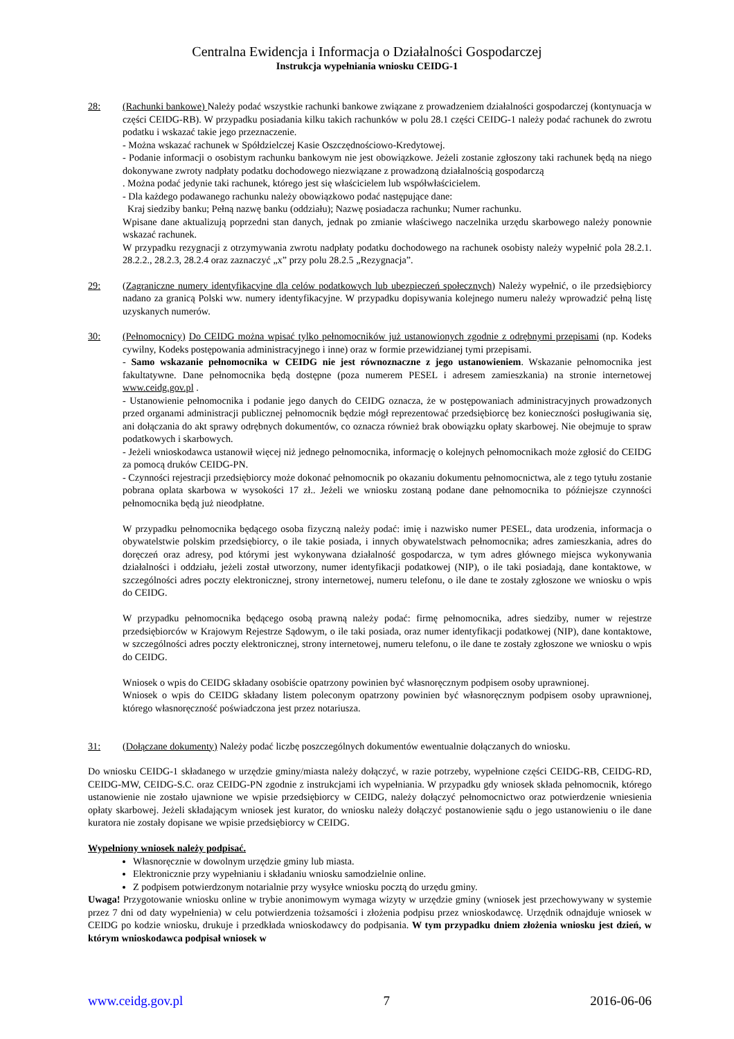Centralna Ewidencja i Informacja o Działalności Gospodarczej
Instrukcja wypełniania wniosku CEIDG-1
28: (Rachunki bankowe) Należy podać wszystkie rachunki bankowe związane z prowadzeniem działalności gospodarczej (kontynuacja w części CEIDG-RB). W przypadku posiadania kilku takich rachunków w polu 28.1 części CEIDG-1 należy podać rachunek do zwrotu podatku i wskazać takie jego przeznaczenie.
- Można wskazać rachunek w Spółdzielczej Kasie Oszczędnościowo-Kredytowej.
- Podanie informacji o osobistym rachunku bankowym nie jest obowiązkowe. Jeżeli zostanie zgłoszony taki rachunek będą na niego dokonywane zwroty nadpłaty podatku dochodowego niezwiązane z prowadzoną działalnością gospodarczą
. Można podać jedynie taki rachunek, którego jest się właścicielem lub współwłaścicielem.
- Dla każdego podawanego rachunku należy obowiązkowo podać następujące dane:
Kraj siedziby banku; Pełną nazwę banku (oddziału); Nazwę posiadacza rachunku; Numer rachunku.
Wpisane dane aktualizują poprzedni stan danych, jednak po zmianie właściwego naczelnika urzędu skarbowego należy ponownie wskazać rachunek.
W przypadku rezygnacji z otrzymywania zwrotu nadpłaty podatku dochodowego na rachunek osobisty należy wypełnić pola 28.2.1. 28.2.2., 28.2.3, 28.2.4 oraz zaznaczyć „x” przy polu 28.2.5 „Rezygnacja”.
29: (Zagraniczne numery identyfikacyjne dla celów podatkowych lub ubezpieczeń społecznych) Należy wypełnić, o ile przedsiębiorcy nadano za granicą Polski ww. numery identyfikacyjne. W przypadku dopisywania kolejnego numeru należy wprowadzić pełną listę uzyskanych numerów.
30: (Pełnomocnicy) Do CEIDG można wpisać tylko pełnomocników już ustanowionych zgodnie z odrębnymi przepisami (np. Kodeks cywilny, Kodeks postępowania administracyjnego i inne) oraz w formie przewidzianej tymi przepisami.
- Samo wskazanie pełnomocnika w CEIDG nie jest równoznaczne z jego ustanowieniem. Wskazanie pełnomocnika jest fakultatywne. Dane pełnomocnika będą dostępne (poza numerem PESEL i adresem zamieszkania) na stronie internetowej www.ceidg.gov.pl .
- Ustanowienie pełnomocnika i podanie jego danych do CEIDG oznacza, że w postępowaniach administracyjnych prowadzonych przed organami administracji publicznej pełnomocnik będzie mógł reprezentować przedsiębiorcę bez konieczności posługiwania się, ani dołączania do akt sprawy odrębnych dokumentów, co oznacza również brak obowiązku opłaty skarbowej. Nie obejmuje to spraw podatkowych i skarbowych.
- Jeżeli wnioskodawca ustanowił więcej niż jednego pełnomocnika, informację o kolejnych pełnomocnikach może zgłosić do CEIDG za pomocą druków CEIDG-PN.
- Czynności rejestracji przedsiębiorcy może dokonać pełnomocnik po okazaniu dokumentu pełnomocnictwa, ale z tego tytułu zostanie pobrana oplata skarbowa w wysokości 17 zł.. Jeżeli we wniosku zostaną podane dane pełnomocnika to późniejsze czynności pełnomocnika będą już nieodpłatne.
W przypadku pełnomocnika będącego osoba fizyczną należy podać: imię i nazwisko numer PESEL, data urodzenia, informacja o obywatelstwie polskim przedsiębiorcy, o ile takie posiada, i innych obywatelstwach pełnomocnika; adres zamieszkania, adres do doręczeń oraz adresy, pod którymi jest wykonywana działalność gospodarcza, w tym adres głównego miejsca wykonywania działalności i oddziału, jeżeli został utworzony, numer identyfikacji podatkowej (NIP), o ile taki posiadają, dane kontaktowe, w szczególności adres poczty elektronicznej, strony internetowej, numeru telefonu, o ile dane te zostały zgłoszone we wniosku o wpis do CEIDG.
W przypadku pełnomocnika będącego osobą prawną należy podać: firmę pełnomocnika, adres siedziby, numer w rejestrze przedsiębiorców w Krajowym Rejestrze Sądowym, o ile taki posiada, oraz numer identyfikacji podatkowej (NIP), dane kontaktowe, w szczególności adres poczty elektronicznej, strony internetowej, numeru telefonu, o ile dane te zostały zgłoszone we wniosku o wpis do CEIDG.
Wniosek o wpis do CEIDG składany osobiście opatrzony powinien być własnoręcznym podpisem osoby uprawnionej.
Wniosek o wpis do CEIDG składany listem poleconym opatrzony powinien być własnoręcznym podpisem osoby uprawnionej, którego własnoręczność poświadczona jest przez notariusza.
31: (Dołączane dokumenty) Należy podać liczbę poszczególnych dokumentów ewentualnie dołączanych do wniosku.
Do wniosku CEIDG-1 składanego w urzędzie gminy/miasta należy dołączyć, w razie potrzeby, wypełnione części CEIDG-RB, CEIDG-RD, CEIDG-MW, CEIDG-S.C. oraz CEIDG-PN zgodnie z instrukcjami ich wypełniania. W przypadku gdy wniosek składa pełnomocnik, którego ustanowienie nie zostało ujawnione we wpisie przedsiębiorcy w CEIDG, należy dołączyć pełnomocnictwo oraz potwierdzenie wniesienia opłaty skarbowej. Jeżeli składającym wniosek jest kurator, do wniosku należy dołączyć postanowienie sądu o jego ustanowieniu o ile dane kuratora nie zostały dopisane we wpisie przedsiębiorcy w CEIDG.
Wypełniony wniosek należy podpisać.
Własnoręcznie w dowolnym urzędzie gminy lub miasta.
Elektronicznie przy wypełnianiu i składaniu wniosku samodzielnie online.
Z podpisem potwierdzonym notarialnie przy wysyłce wniosku pocztą do urzędu gminy.
Uwaga! Przygotowanie wniosku online w trybie anonimowym wymaga wizyty w urzędzie gminy (wniosek jest przechowywany w systemie przez 7 dni od daty wypełnienia) w celu potwierdzenia tożsamości i złożenia podpisu przez wnioskodawcę. Urzędnik odnajduje wniosek w CEIDG po kodzie wniosku, drukuje i przedkłada wnioskodawcy do podpisania. W tym przypadku dniem złożenia wniosku jest dzień, w którym wnioskodawca podpisał wniosek w
www.ceidg.gov.pl 7 2016-06-06